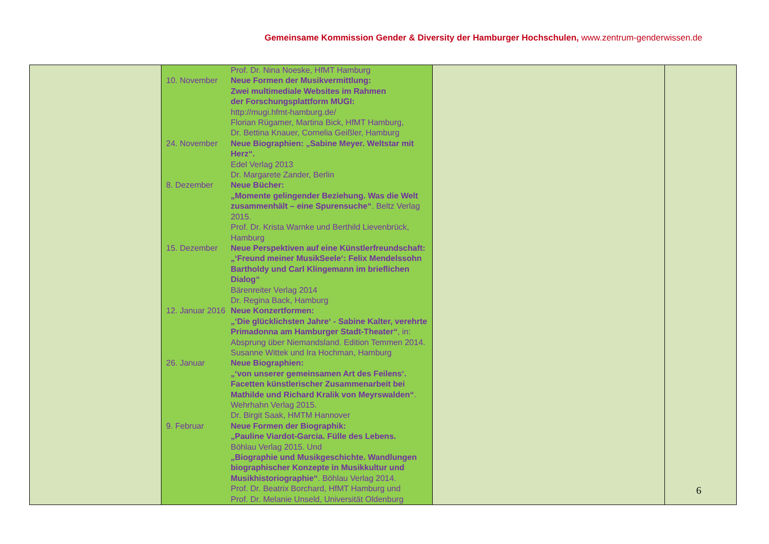Gemeinsame Kommission Gender & Diversity der Hamburger Hochschulen, www.zentrum-genderwissen.de
| | Prof. Dr. Nina Noeske, HfMT Hamburg 10. November Neue Formen der Musikvermittlung: Zwei multimediale Websites im Rahmen der Forschungsplattform MUGI: http://mugi.hfmt-hamburg.de/ Florian Rügamer, Martina Bick, HfMT Hamburg, Dr. Bettina Knauer, Cornelia Geißler, Hamburg 24. November Neue Biographien: „Sabine Meyer. Weltstar mit Herz“. Edel Verlag 2013 Dr. Margarete Zander, Berlin 8. Dezember Neue Bücher: „Momente gelingender Beziehung. Was die Welt zusammenhält – eine Spurensuche“ . Beltz Verlag 2015. Prof. Dr. Krista Warnke und Berthild Lievenbrück, Hamburg 15. Dezember Neue Perspektiven auf eine Künstlerfreundschaft: „‘Freund meiner MusikSeele‘: Felix Mendelssohn Bartholdy und Carl Klingemann im brieflichen Dialog“ Bärenreiter Verlag 2014 Dr. Regina Back, Hamburg 12. Januar 2016 Neue Konzertformen: „‘Die glücklichsten Jahre‘ - Sabine Kalter, verehrte Primadonna am Hamburger Stadt-Theater“ , in: Absprung über Niemandsland. Edition Temmen 2014. Susanne Wittek und Ira Hochman, Hamburg 26. Januar Neue Biographien: „‘von unserer gemeinsamen Art des Feilens‘. Facetten künstlerischer Zusammenarbeit bei Mathilde und Richard Kralik von Meyrswalden“ . Wehrhahn Verlag 2015. Dr. Birgit Saak, HMTM Hannover 9. Februar Neue Formen der Biographik: „Pauline Viardot-Garcia. Fülle des Lebens. Böhlau Verlag 2015. Und „Biographie und Musikgeschichte. Wandlungen biographischer Konzepte in Musikkultur und Musikhistoriographie“ . Böhlau Verlag 2014. Prof. Dr. Beatrix Borchard, HfMT Hamburg und Prof. Dr. Melanie Unseld, Universität Oldenburg | | |
6